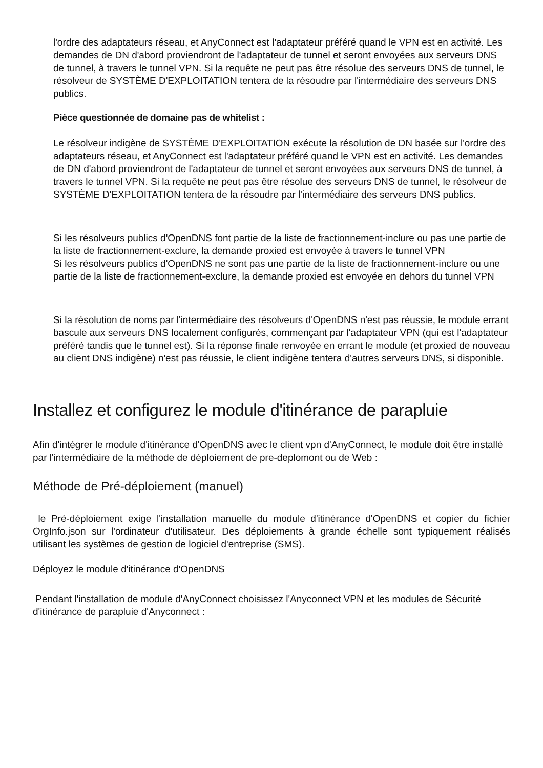l'ordre des adaptateurs réseau, et AnyConnect est l'adaptateur préféré quand le VPN est en activité. Les demandes de DN d'abord proviendront de l'adaptateur de tunnel et seront envoyées aux serveurs DNS de tunnel, à travers le tunnel VPN. Si la requête ne peut pas être résolue des serveurs DNS de tunnel, le résolveur de SYSTÈME D'EXPLOITATION tentera de la résoudre par l'intermédiaire des serveurs DNS publics.
Pièce questionnée de domaine pas de whitelist :
Le résolveur indigène de SYSTÈME D'EXPLOITATION exécute la résolution de DN basée sur l'ordre des adaptateurs réseau, et AnyConnect est l'adaptateur préféré quand le VPN est en activité. Les demandes de DN d'abord proviendront de l'adaptateur de tunnel et seront envoyées aux serveurs DNS de tunnel, à travers le tunnel VPN. Si la requête ne peut pas être résolue des serveurs DNS de tunnel, le résolveur de SYSTÈME D'EXPLOITATION tentera de la résoudre par l'intermédiaire des serveurs DNS publics.
Si les résolveurs publics d'OpenDNS font partie de la liste de fractionnement-inclure ou pas une partie de la liste de fractionnement-exclure, la demande proxied est envoyée à travers le tunnel VPN
Si les résolveurs publics d'OpenDNS ne sont pas une partie de la liste de fractionnement-inclure ou une partie de la liste de fractionnement-exclure, la demande proxied est envoyée en dehors du tunnel VPN
Si la résolution de noms par l'intermédiaire des résolveurs d'OpenDNS n'est pas réussie, le module errant bascule aux serveurs DNS localement configurés, commençant par l'adaptateur VPN (qui est l'adaptateur préféré tandis que le tunnel est). Si la réponse finale renvoyée en errant le module (et proxied de nouveau au client DNS indigène) n'est pas réussie, le client indigène tentera d'autres serveurs DNS, si disponible.
Installez et configurez le module d'itinérance de parapluie
Afin d'intégrer le module d'itinérance d'OpenDNS avec le client vpn d'AnyConnect, le module doit être installé par l'intermédiaire de la méthode de déploiement de pre-deplomont ou de Web :
Méthode de Pré-déploiement (manuel)
le Pré-déploiement exige l'installation manuelle du module d'itinérance d'OpenDNS et copier du fichier OrgInfo.json sur l'ordinateur d'utilisateur. Des déploiements à grande échelle sont typiquement réalisés utilisant les systèmes de gestion de logiciel d'entreprise (SMS).
Déployez le module d'itinérance d'OpenDNS
Pendant l'installation de module d'AnyConnect choisissez l'Anyconnect VPN et les modules de Sécurité d'itinérance de parapluie d'Anyconnect :